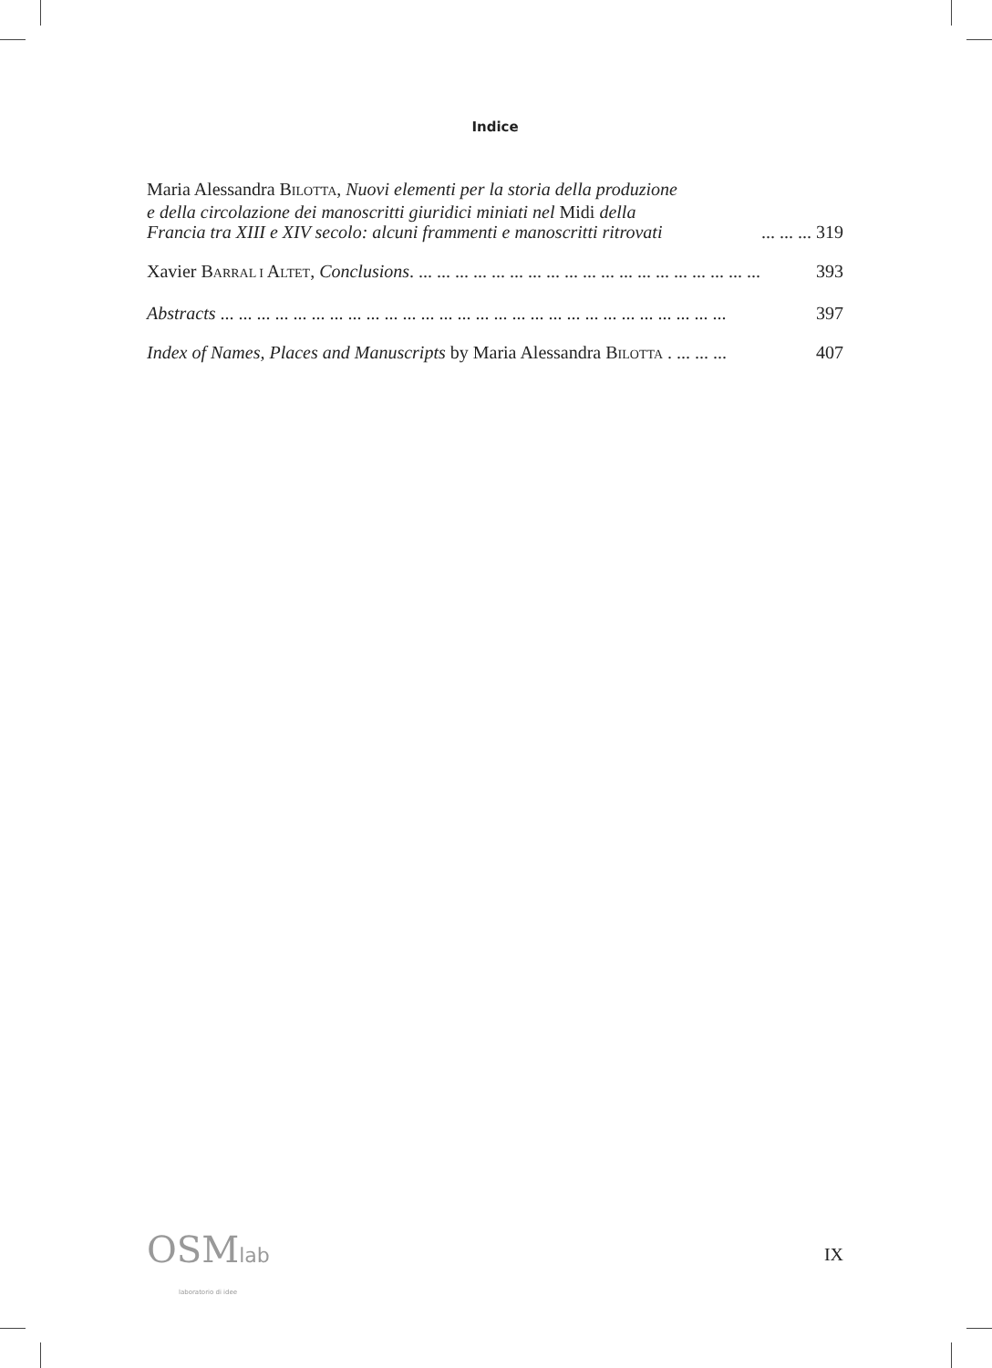Indice
Maria Alessandra BILOTTA, Nuovi elementi per la storia della produzione
e della circolazione dei manoscritti giuridici miniati nel Midi della
Francia tra XIII e XIV secolo: alcuni frammenti e manoscritti ritrovati ... ... ... 319
Xavier BARRAL I ALTET, Conclusions. ... ... ... ... ... ... ... ... ... ... ... ... ... ... ... ... ... ... ... 393
Abstracts ... ... ... ... ... ... ... ... ... ... ... ... ... ... ... ... ... ... ... ... ... ... ... ... ... ... ... ... 397
Index of Names, Places and Manuscripts by Maria Alessandra BILOTTA . ... ... ... 407
OSMlab
laboratorio di idee
IX